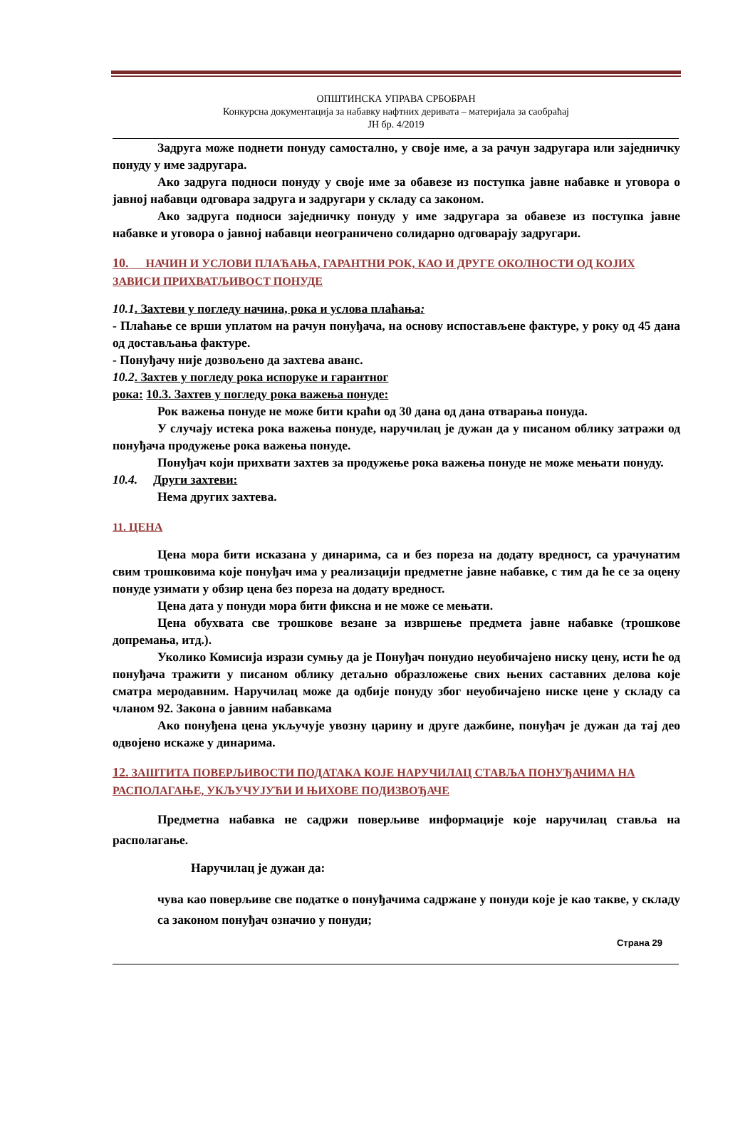ОПШТИНСКА УПРАВА СРБОБРАН
Конкурсна документација за набавку нафтних деривата – материјала за саобраћај
ЈН бр. 4/2019
Задруга може поднети понуду самостално, у своје име, а за рачун задругара или заједничку понуду у име задругара.
Ако задруга подноси понуду у своје име за обавезе из поступка јавне набавке и уговора о јавној набавци одговара задруга и задругари у складу са законом.
Ако задруга подноси заједничку понуду у име задругара за обавезе из поступка јавне набавке и уговора о јавној набавци неограничено солидарно одговарају задругари.
10. НАЧИН И УСЛОВИ ПЛАЋАЊА, ГАРАНТНИ РОК, КАО И ДРУГЕ ОКОЛНОСТИ ОД КОЈИХ ЗАВИСИ ПРИХВАТЉИВОСТ ПОНУДЕ
10.1. Захтеви у погледу начина, рока и услова плаћања:
- Плаћање се врши уплатом на рачун понуђача, на основу испостављене фактуре, у року од 45 дана од достављања фактуре.
- Понуђачу није дозвољено да захтева аванс.
10.2. Захтев у погледу рока испоруке и гарантног
рока: 10.3. Захтев у погледу рока важења понуде:
Рок важења понуде не може бити краћи од 30 дана од дана отварања понуда.
У случају истека рока важења понуде, наручилац је дужан да у писаном облику затражи од понуђача продужење рока важења понуде.
Понуђач који прихвати захтев за продужење рока важења понуде не може мењати понуду.
10.4. Други захтеви:
Нема других захтева.
11. ЦЕНА
Цена мора бити исказана у динарима, са и без пореза на додату вредност, са урачунатим свим трошковима које понуђач има у реализацији предметне јавне набавке, с тим да ће се за оцену понуде узимати у обзир цена без пореза на додату вредност.
Цена дата у понуди мора бити фиксна и не може се мењати.
Цена обухвата све трошкове везане за извршење предмета јавне набавке (трошкове допремања, итд.).
Уколико Комисија изрази сумњу да је Понуђач понудио неуобичајено ниску цену, исти ће од понуђача тражити у писаном облику детаљно образложење свих њених саставних делова које сматра меродавним. Наручилац може да одбије понуду због неуобичајено ниске цене у складу са чланом 92. Закона о јавним набавкама
Ако понуђена цена укључује увозну царину и друге дажбине, понуђач је дужан да тај део одвојено искаже у динарима.
12. ЗАШТИТА ПОВЕРЉИВОСТИ ПОДАТАКА КОЈЕ НАРУЧИЛАЦ СТАВЉА ПОНУЂАЧИМА НА РАСПОЛАГАЊЕ, УКЉУЧУЈУЋИ И ЊИХОВЕ ПОДИЗВОЂАЧЕ
Предметна набавка не садржи поверљиве информације које наручилац ставља на располагање.
Наручилац је дужан да:
чува као поверљиве све податке о понуђачима садржане у понуди које је као такве, у складу са законом понуђач означио у понуди;
Страна 29